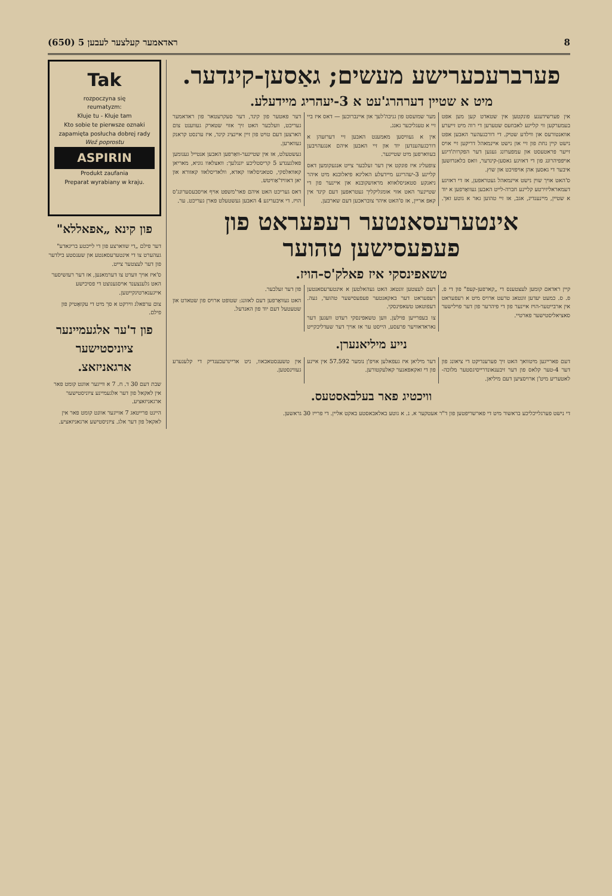8 ראדאמער קעלצער לעבען 5 (650)
פערברעכערישע מעשים; גאַסען-קינדער.
מיט א שטיין דערהרג'עט א 3-יעהריג מיידעלע.
אין פערשידענע פונקטען אין שטאדט קען מען אפט בעמערקען ווי קליינע לאבוזעס שטערען די רוה מיט זייערע אוואנטורעס און ווילדע שטיק. די דורכגעהער האבען אפט נישט קיין נחת פון זיי און נישט איינמאהל דריקען זיי אויס זייער פראטעסט און עמפערונג געגען דער הפקרות'דיגע אויפפיהרונג פון די דאזיגע גאסען-קינדער, וואס בלאנדזשען איבער די גאסען אהן אויפזיכט און שוץ.
ס'האט אויך שוין נישט איינמאהל געטראפען, אז די דאזיגע דעמאראליזירטע קליינע חברה-לייט האבען געוואָרפען א יוד א שטיין, מיינענדיג, אגב, אז זיי טהוען גאר א גוטע זאך. מער שמועסט פון גניבה'לעך און איינברוכען — דאס איז ביי זיי א טעגליכער גאנג.
אין א געוויסען מאמענט האבען זיי דערזעהן א דורכגעהענדען יוד און זיי האבען איהם אנגעהויבען בעווארפען מיט שטיינער.
צופעליג איז פונקט אין דער זעלבער צייט אנגעקומען דאס קליינע 3-יעהריגע מיידעלע האלינא פיאלובנא מיט איהר ניאנקע סטאניסלאווא מראזשקובנא און איינער פון די שטיינער האט אזוי אומגליקליך געטראפען דעם קינד אין קאפ אריין, אז ס'האט איהר צובראכען דעם שארבען.
דער פאטער פון קינד, דער סעקרעטאר פון ראדאמער געריכט, וועלכער האט זיך אזוי שטארק געווענט צום הארצען דעם טויט פון זיין איינציג קינד, איז ערנסט קראנק געווארען.
געשטעלט, אז אין שטיינער-וואַרפען האבען אנטייל גענומען פאלגענדע 5 קריסטליכע יונגלעך: וואצלאוו גוניא, מאריאן קאוואלסקי, סטאניסלאוו קאדא, וולאדיסלאוו קאזורא און יאן דאוויד'אַוויטש.
דאס געריכט האט איהם פאר'משפט אויף אויסבעסערונג'ס הויז. די איבעריגע 4 האבען געשטעלט פארן געריכט. ער.
אינטערעסאנטער רעפעראט פון פעפעסישען טהוער
טשאפינסקי איז פאלק'ס-הויז.
קיין ראדאם קומען לעצטענס די „קארפען-קעפ" פון די פ. פ. ס. כמעט יעדען זונטאג טרעט ארויס מיט א רעפעראט אין ארבייטער-הויז איינער פון די פיהרער פון דער פוילישער סאציאליסטישער פארטיי.
דעם לעצטען זונטאג האט געהאלטען א אינטערעסאנטען רעפעראט דער באקאנטער פעפעסישער טהוער, געה. דעפוטאט טשאפינסקי.
צו בעפרייען פוילען. ווען טשאפינסקי רעדט וועגען דער נאראדאוויער פרעסע, הייסט ער אז אויך דער שעדליכקייט פון דער זעלבער.
האט געוואָרפען דעם לאזונג: שטופט ארויס פון שטאדט און שטעטעל דעם יוד פון האנדעל.
נייע מיליאנערן.
דעם פארייגען מיטוואך האט זיך פערענדיקט די ציאונג פון דער 4-טער קלאס פון דער זיבענאונדרייסיגסטער מלוכה-לאטעריע מיט'ן ארויסציען דעם מיליאן.
דער מיליאן איז געפאלען אויפ'ן נומער 57.592 אין איינע פון די זאקאפאנער קאלעקטורען.
אין טשענסטאכאוו, ניט אריינרעכענדיק די קלענערע געווינסטען.
וויכטיג פאר בעלבאסטעס.
די נישט פערגלייכליכע בראשור מיט די פארשריפטען פון ד"ר אעטקער א. נ. א גוטע באלאבאסטע באקט אליין. די פרייז 30 גראשען.
Tak
rozpoczyna się
reumatyzm:
Kłuje tu - Kłuje tam
Kto sobie te pierwsze oznaki zapamięta posłucha dobrej rady
Weź poprostu
ASPIRIN
Produkt zaufania
Preparat wyrabiany w kraju.
פון קינא „אפאללא"
דער פילם „די שווארצע פון די לייכטע בריגאדע" געהערט צו די אינטערעסאנטע און שענסטע בילדער פון דער לעצטער צייט.
ס'איז אויך ווערט צו דערמאנען, אז דער רעזשיסער האט גלענצענד אויסגענוצט די פסיכישע אייגענארטיגקייטען.
צום ערפאלג ווירקט א סך מיט די עקזאָטיק פון פילם.
פון ד'ער אלגעמיינער ציוניסטישער ארגאניזאצ.
שבת דעם 30 ד. ח. 7 א ווייגער אוונט קומט פאר אין לאקאל פון דער אלגעמיינע ציוניסטישער ארגאניזאציע.
היינט פרייטאג 7 אזייגער אוונט קומט פאר אין לאקאל פון דער אלג. ציוניסטישע ארגאניזאציע.